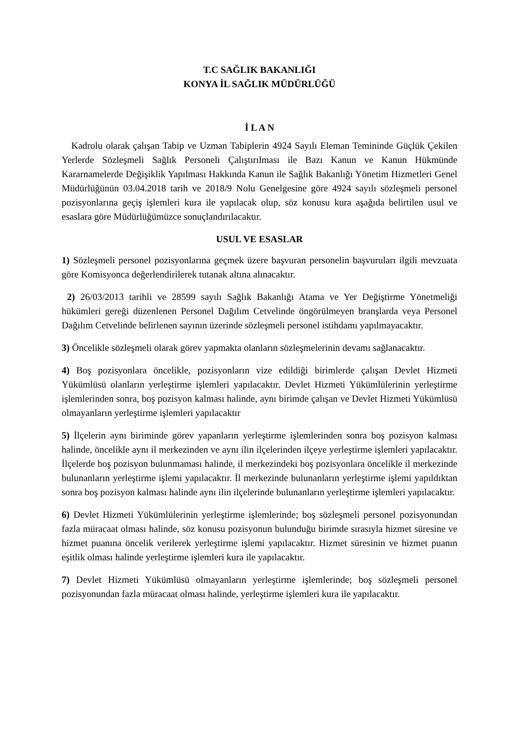T.C SAĞLIK BAKANLIĞI
KONYA İL SAĞLIK MÜDÜRLÜĞÜ
İ L A N
Kadrolu olarak çalışan Tabip ve Uzman Tabiplerin 4924 Sayılı Eleman Temininde Güçlük Çekilen Yerlerde Sözleşmeli Sağlık Personeli Çalıştırılması ile Bazı Kanun ve Kanun Hükmünde Kararnamelerde Değişiklik Yapılması Hakkında Kanun ile Sağlık Bakanlığı Yönetim Hizmetleri Genel Müdürlüğünün 03.04.2018 tarih ve 2018/9 Nolu Genelgesine göre 4924 sayılı sözleşmeli personel pozisyonlarına geçiş işlemleri kura ile yapılacak olup, söz konusu kura aşağıda belirtilen usul ve esaslara göre Müdürlüğümüzce sonuçlandırılacaktır.
USUL VE ESASLAR
1) Sözleşmeli personel pozisyonlarına geçmek üzere başvuran personelin başvuruları ilgili mevzuata göre Komisyonca değerlendirilerek tutanak altına alınacaktır.
2) 26/03/2013 tarihli ve 28599 sayılı Sağlık Bakanlığı Atama ve Yer Değiştirme Yönetmeliği hükümleri gereği düzenlenen Personel Dağılım Cetvelinde öngörülmeyen branşlarda veya Personel Dağılım Cetvelinde belirlenen sayının üzerinde sözleşmeli personel istihdamı yapılmayacaktır.
3) Öncelikle sözleşmeli olarak görev yapmakta olanların sözleşmelerinin devamı sağlanacaktır.
4) Boş pozisyonlara öncelikle, pozisyonların vize edildiği birimlerde çalışan Devlet Hizmeti Yükümlüsü olanların yerleştirme işlemleri yapılacaktır. Devlet Hizmeti Yükümlülerinin yerleştirme işlemlerinden sonra, boş pozisyon kalması halinde, aynı birimde çalışan ve Devlet Hizmeti Yükümlüsü olmayanların yerleştirme işlemleri yapılacaktır
5) İlçelerin aynı biriminde görev yapanların yerleştirme işlemlerinden sonra boş pozisyon kalması halinde, öncelikle aynı il merkezinden ve aynı ilin ilçelerinden ilçeye yerleştirme işlemleri yapılacaktır. İlçelerde boş pozisyon bulunmaması halinde, il merkezindeki boş pozisyonlara öncelikle il merkezinde bulunanların yerleştirme işlemi yapılacaktır. İl merkezinde bulunanların yerleştirme işlemi yapıldıktan sonra boş pozisyon kalması halinde aynı ilin ilçelerinde bulunanların yerleştirme işlemleri yapılacaktır.
6) Devlet Hizmeti Yükümlülerinin yerleştirme işlemlerinde; boş sözleşmeli personel pozisyonundan fazla müracaat olması halinde, söz konusu pozisyonun bulunduğu birimde sırasıyla hizmet süresine ve hizmet puanına öncelik verilerek yerleştirme işlemi yapılacaktır. Hizmet süresinin ve hizmet puanın eşitlik olması halinde yerleştirme işlemleri kura ile yapılacaktır.
7) Devlet Hizmeti Yükümlüsü olmayanların yerleştirme işlemlerinde; boş sözleşmeli personel pozisyonundan fazla müracaat olması halinde, yerleştirme işlemleri kura ile yapılacaktır.